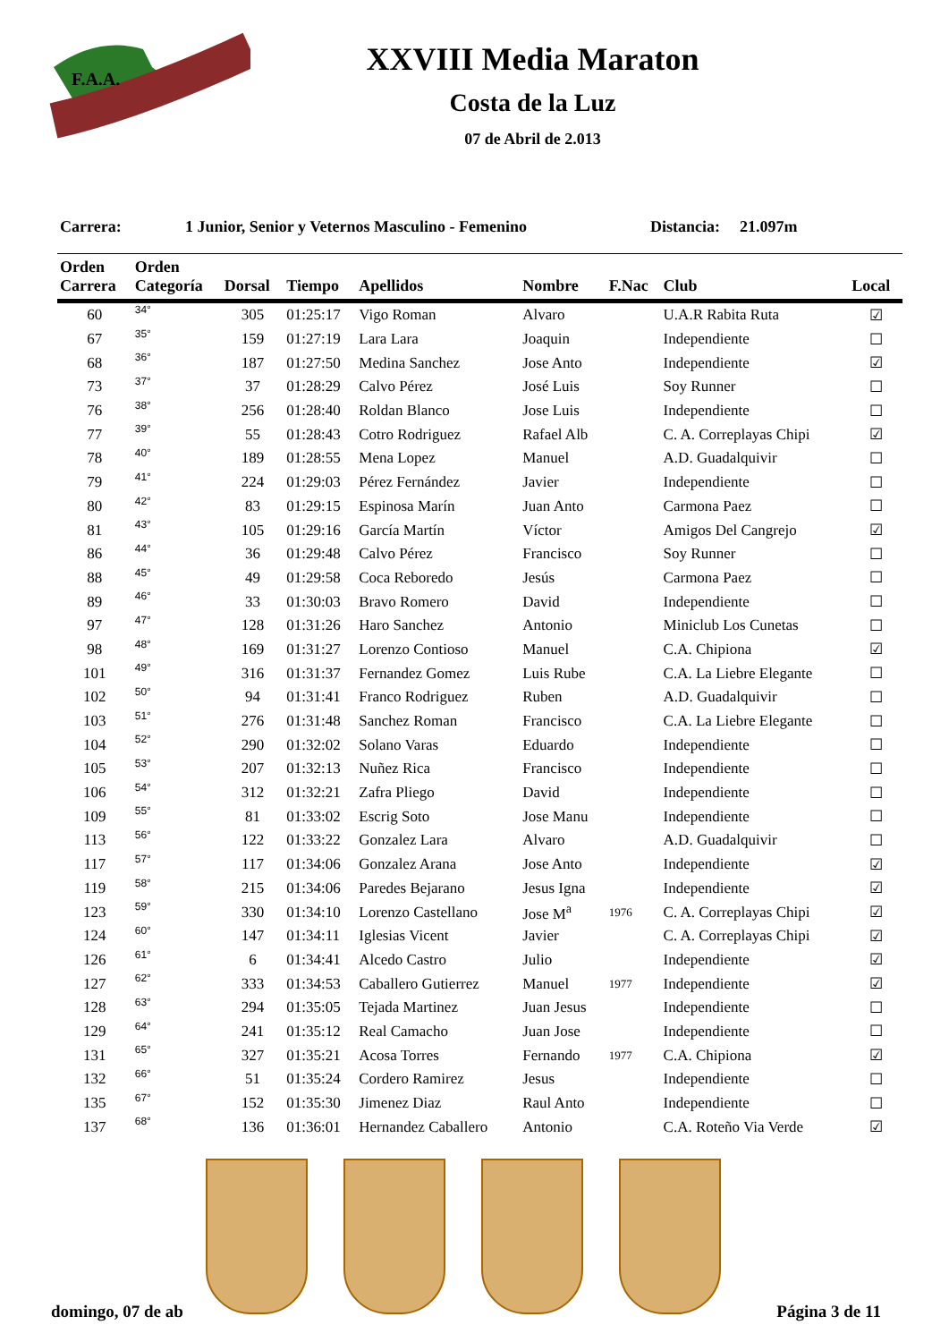F.A.A.
XXVIII Media Maraton
Costa de la Luz
07 de Abril de 2.013
Carrera: 1 Junior, Senior y Veternos Masculino - Femenino Distancia: 21.097m
| Orden Carrera | Orden Categoría | Dorsal | Tiempo | Apellidos | Nombre | F.Nac | Club | Local |
| --- | --- | --- | --- | --- | --- | --- | --- | --- |
| 60 | 34° | 305 | 01:25:17 | Vigo Roman | Alvaro | | U.A.R Rabita Ruta | ☑ |
| 67 | 35° | 159 | 01:27:19 | Lara Lara | Joaquin | | Independiente | ☐ |
| 68 | 36° | 187 | 01:27:50 | Medina Sanchez | Jose Anto | | Independiente | ☑ |
| 73 | 37° | 37 | 01:28:29 | Calvo Pérez | José Luis | | Soy Runner | ☐ |
| 76 | 38° | 256 | 01:28:40 | Roldan Blanco | Jose Luis | | Independiente | ☐ |
| 77 | 39° | 55 | 01:28:43 | Cotro Rodriguez | Rafael Alb | | C. A. Correplayas Chipi | ☑ |
| 78 | 40° | 189 | 01:28:55 | Mena Lopez | Manuel | | A.D. Guadalquivir | ☐ |
| 79 | 41° | 224 | 01:29:03 | Pérez Fernández | Javier | | Independiente | ☐ |
| 80 | 42° | 83 | 01:29:15 | Espinosa Marín | Juan Anto | | Carmona Paez | ☐ |
| 81 | 43° | 105 | 01:29:16 | García Martín | Víctor | | Amigos Del Cangrejo | ☑ |
| 86 | 44° | 36 | 01:29:48 | Calvo Pérez | Francisco | | Soy Runner | ☐ |
| 88 | 45° | 49 | 01:29:58 | Coca Reboredo | Jesús | | Carmona Paez | ☐ |
| 89 | 46° | 33 | 01:30:03 | Bravo Romero | David | | Independiente | ☐ |
| 97 | 47° | 128 | 01:31:26 | Haro Sanchez | Antonio | | Miniclub Los Cunetas | ☐ |
| 98 | 48° | 169 | 01:31:27 | Lorenzo Contioso | Manuel | | C.A. Chipiona | ☑ |
| 101 | 49° | 316 | 01:31:37 | Fernandez Gomez | Luis Rube | | C.A. La Liebre Elegante | ☐ |
| 102 | 50° | 94 | 01:31:41 | Franco Rodriguez | Ruben | | A.D. Guadalquivir | ☐ |
| 103 | 51° | 276 | 01:31:48 | Sanchez Roman | Francisco | | C.A. La Liebre Elegante | ☐ |
| 104 | 52° | 290 | 01:32:02 | Solano Varas | Eduardo | | Independiente | ☐ |
| 105 | 53° | 207 | 01:32:13 | Nuñez Rica | Francisco | | Independiente | ☐ |
| 106 | 54° | 312 | 01:32:21 | Zafra Pliego | David | | Independiente | ☐ |
| 109 | 55° | 81 | 01:33:02 | Escrig Soto | Jose Manu | | Independiente | ☐ |
| 113 | 56° | 122 | 01:33:22 | Gonzalez Lara | Alvaro | | A.D. Guadalquivir | ☐ |
| 117 | 57° | 117 | 01:34:06 | Gonzalez Arana | Jose Anto | | Independiente | ☑ |
| 119 | 58° | 215 | 01:34:06 | Paredes Bejarano | Jesus Igna | | Independiente | ☑ |
| 123 | 59° | 330 | 01:34:10 | Lorenzo Castellano | Jose M<sup>a</sup> | 1976 | C. A. Correplayas Chipi | ☑ |
| 124 | 60° | 147 | 01:34:11 | Iglesias Vicent | Javier | | C. A. Correplayas Chipi | ☑ |
| 126 | 61° | 6 | 01:34:41 | Alcedo Castro | Julio | | Independiente | ☑ |
| 127 | 62° | 333 | 01:34:53 | Caballero Gutierrez | Manuel | 1977 | Independiente | ☑ |
| 128 | 63° | 294 | 01:35:05 | Tejada Martinez | Juan Jesus | | Independiente | ☐ |
| 129 | 64° | 241 | 01:35:12 | Real Camacho | Juan Jose | | Independiente | ☐ |
| 131 | 65° | 327 | 01:35:21 | Acosa Torres | Fernando | 1977 | C.A. Chipiona | ☑ |
| 132 | 66° | 51 | 01:35:24 | Cordero Ramirez | Jesus | | Independiente | ☐ |
| 135 | 67° | 152 | 01:35:30 | Jimenez Diaz | Raul Anto | | Independiente | ☐ |
| 137 | 68° | 136 | 01:36:01 | Hernandez Caballero | Antonio | | C.A. Roteño Via Verde | ☑ |
domingo, 07 de ab Página 3 de 11